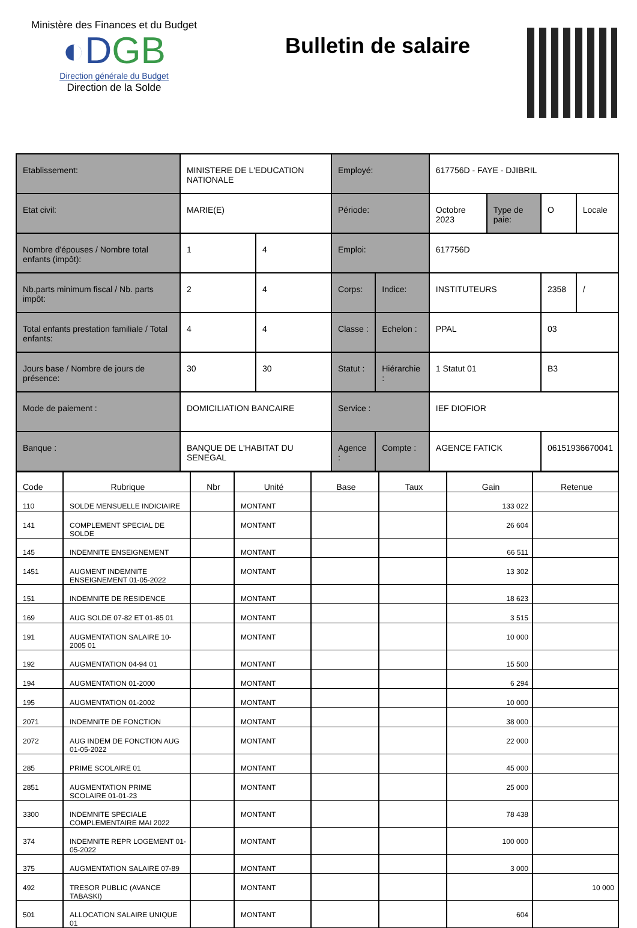Ministère des Finances et du Budget
◐DGB
Direction générale du Budget
Direction de la Solde
Bulletin de salaire
| Etablissement: | MINISTERE DE L'EDUCATION NATIONALE | | Employé: | | 617756D - FAYE - DJIBRIL | | | |
| Etat civil: | MARIE(E) | | Période: | | Octobre 2023 | Type de paie: | O | Locale |
| Nombre d'épouses / Nombre total enfants (impôt): | 1 | 4 | Emploi: | | 617756D | | | |
| Nb.parts minimum fiscal / Nb. parts impôt: | 2 | 4 | Corps: | Indice: | INSTITUTEURS | | 2358 | / |
| Total enfants prestation familiale / Total enfants: | 4 | 4 | Classe : | Echelon : | PPAL | | 03 | |
| Jours base / Nombre de jours de présence: | 30 | 30 | Statut : | Hiérarchie : | 1 Statut 01 | | B3 | |
| Mode de paiement : | DOMICILIATION BANCAIRE | | Service : | | IEF DIOFIOR | | | |
| Banque : | BANQUE DE L'HABITAT DU SENEGAL | | Agence : | Compte : | AGENCE FATICK | | 06151936670041 | |
| Code | Rubrique | Nbr | Unité | Base | Taux | Gain | Retenue |
| --- | --- | --- | --- | --- | --- | --- | --- |
| 110 | SOLDE MENSUELLE INDICIAIRE | | MONTANT | | | 133 022 | |
| 141 | COMPLEMENT SPECIAL DE SOLDE | | MONTANT | | | 26 604 | |
| 145 | INDEMNITE ENSEIGNEMENT | | MONTANT | | | 66 511 | |
| 1451 | AUGMENT INDEMNITE ENSEIGNEMENT 01-05-2022 | | MONTANT | | | 13 302 | |
| 151 | INDEMNITE DE RESIDENCE | | MONTANT | | | 18 623 | |
| 169 | AUG SOLDE 07-82 ET 01-85 01 | | MONTANT | | | 3 515 | |
| 191 | AUGMENTATION SALAIRE 10-2005 01 | | MONTANT | | | 10 000 | |
| 192 | AUGMENTATION 04-94 01 | | MONTANT | | | 15 500 | |
| 194 | AUGMENTATION 01-2000 | | MONTANT | | | 6 294 | |
| 195 | AUGMENTATION 01-2002 | | MONTANT | | | 10 000 | |
| 2071 | INDEMNITE DE FONCTION | | MONTANT | | | 38 000 | |
| 2072 | AUG INDEM DE FONCTION AUG 01-05-2022 | | MONTANT | | | 22 000 | |
| 285 | PRIME SCOLAIRE 01 | | MONTANT | | | 45 000 | |
| 2851 | AUGMENTATION PRIME SCOLAIRE 01-01-23 | | MONTANT | | | 25 000 | |
| 3300 | INDEMNITE SPECIALE COMPLEMENTAIRE MAI 2022 | | MONTANT | | | 78 438 | |
| 374 | INDEMNITE REPR LOGEMENT 01-05-2022 | | MONTANT | | | 100 000 | |
| 375 | AUGMENTATION SALAIRE 07-89 | | MONTANT | | | 3 000 | |
| 492 | TRESOR PUBLIC (AVANCE TABASKI) | | MONTANT | | | | 10 000 |
| 501 | ALLOCATION SALAIRE UNIQUE 01 | | MONTANT | | | 604 | |